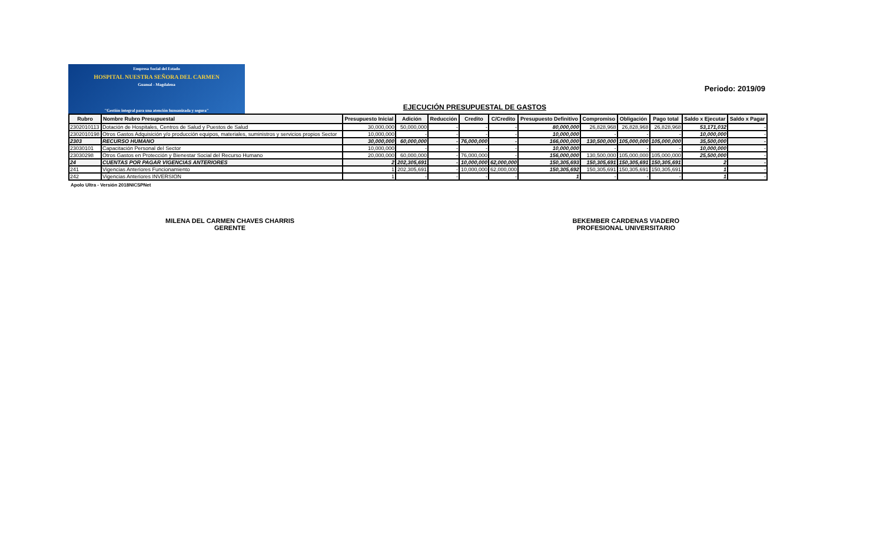Empresa Social del Estado
HOSPITAL NUESTRA SEÑORA DEL CARMEN
Guamal - Magdalena
"Gestión integral para una atención humanizada y segura"
EJECUCIÓN PRESUPUESTAL DE GASTOS
Periodo: 2019/09
| Rubro | Nombre Rubro Presupuestal | Presupuesto Inicial | Adición | Reducción | Credito | C/Credito | Presupuesto Definitivo | Compromiso | Obligación | Pago total | Saldo x Ejecutar | Saldo x Pagar |
| --- | --- | --- | --- | --- | --- | --- | --- | --- | --- | --- | --- | --- |
| 2302010113 | Dotación de Hospitales, Centros de Salud y Puestos de Salud | 30,000,000 | 50,000,000 | - | - | - | 80,000,000 | 26,828,968 | 26,828,968 | 26,828,968 | 53,171,032 | - |
| 2302010198 | Otros Gastos Adquisición y/o producción equipos, materiales, suministros y servicios propios Sector | 10,000,000 | - | - | - | - | 10,000,000 | - | - | - | 10,000,000 | - |
| 2303 | RECURSO HUMANO | 30,000,000 | 60,000,000 | - | 76,000,000 | - | 166,000,000 | 130,500,000 | 105,000,000 | 105,000,000 | 35,500,000 | - |
| 23030101 | Capacitación Personal del Sector | 10,000,000 | - | - | - | - | 10,000,000 | - | - | - | 10,000,000 | - |
| 23030298 | Otros Gastos en Protección y Bienestar Social del Recurso Humano | 20,000,000 | 60,000,000 | - | 76,000,000 | - | 156,000,000 | 130,500,000 | 105,000,000 | 105,000,000 | 25,500,000 | - |
| 24 | CUENTAS POR PAGAR VIGENCIAS ANTERIORES | 2 | 202,305,691 | - | 10,000,000 | 62,000,000 | 150,305,693 | 150,305,691 | 150,305,691 | 150,305,691 | 2 | - |
| 241 | Vigencias Anteriores Funcionamiento | 1 | 202,305,691 | - | 10,000,000 | 62,000,000 | 150,305,692 | 150,305,691 | 150,305,691 | 150,305,691 | 1 | - |
| 242 | Vigencias Anteriores INVERSION | 1 | - | - | - | - | 1 | - | - | - | 1 | - |
Apolo Ultra - Versión 2018NICSPNet
MILENA DEL CARMEN CHAVES CHARRIS
GERENTE
BEKEMBER CARDENAS VIADERO
PROFESIONAL UNIVERSITARIO